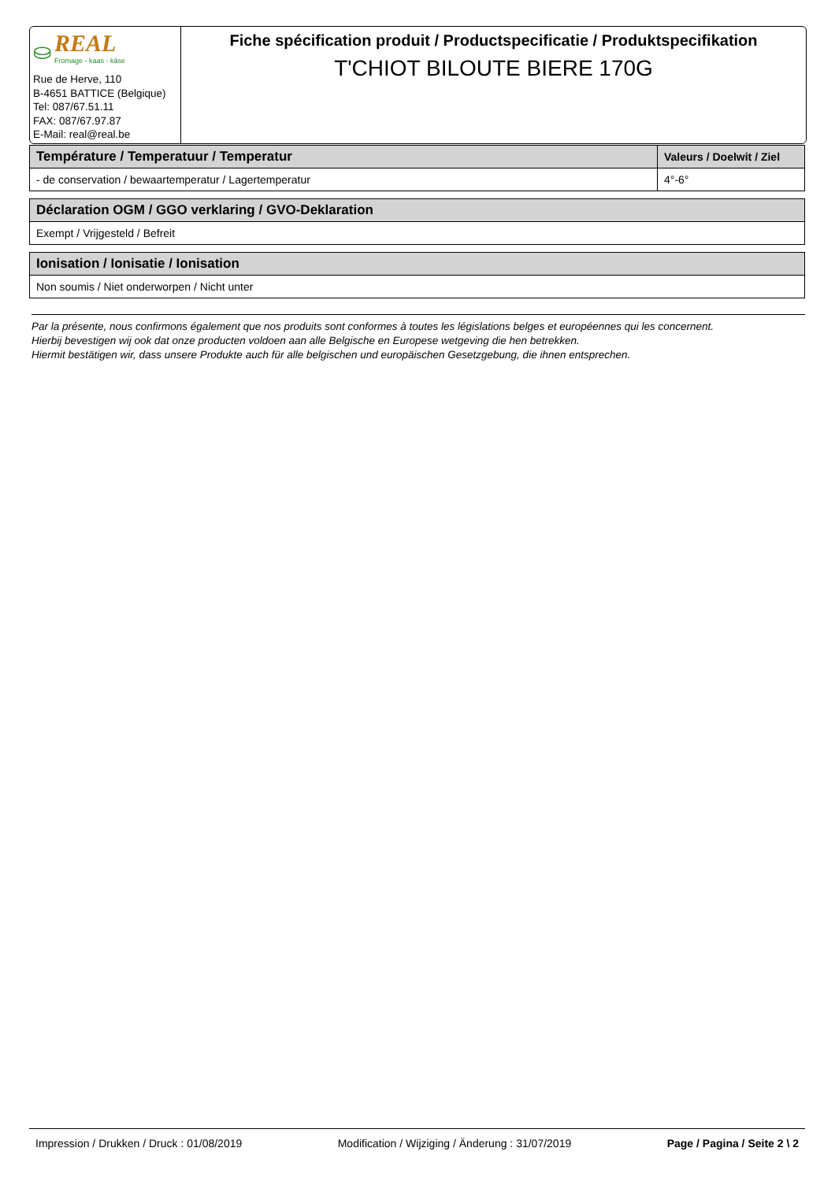⛀ REAL
Fromage - kaas - käse
Rue de Herve, 110
B-4651 BATTICE (Belgique)
Tel: 087/67.51.11
FAX: 087/67.97.87
E-Mail: real@real.be
Fiche spécification produit / Productspecificatie / Produktspecifikation
T'CHIOT BILOUTE BIERE 170G
| Température / Temperatuur / Temperatur | Valeurs / Doelwit / Ziel |
| --- | --- |
| - de conservation / bewaartemperatur / Lagertemperatur | 4°-6° |
| Déclaration OGM / GGO verklaring / GVO-Deklaration |
| --- |
| Exempt / Vrijgesteld / Befreit |
| Ionisation / Ionisatie / Ionisation |
| --- |
| Non soumis / Niet onderworpen / Nicht unter |
Par la présente, nous confirmons également que nos produits sont conformes à toutes les législations belges et européennes qui les concernent.
Hierbij bevestigen wij ook dat onze producten voldoen aan alle Belgische en Europese wetgeving die hen betrekken.
Hiermit bestätigen wir, dass unsere Produkte auch für alle belgischen und europäischen Gesetzgebung, die ihnen entsprechen.
Impression / Drukken / Druck : 01/08/2019 Modification / Wijziging / Änderung : 31/07/2019 Page / Pagina / Seite 2 \ 2